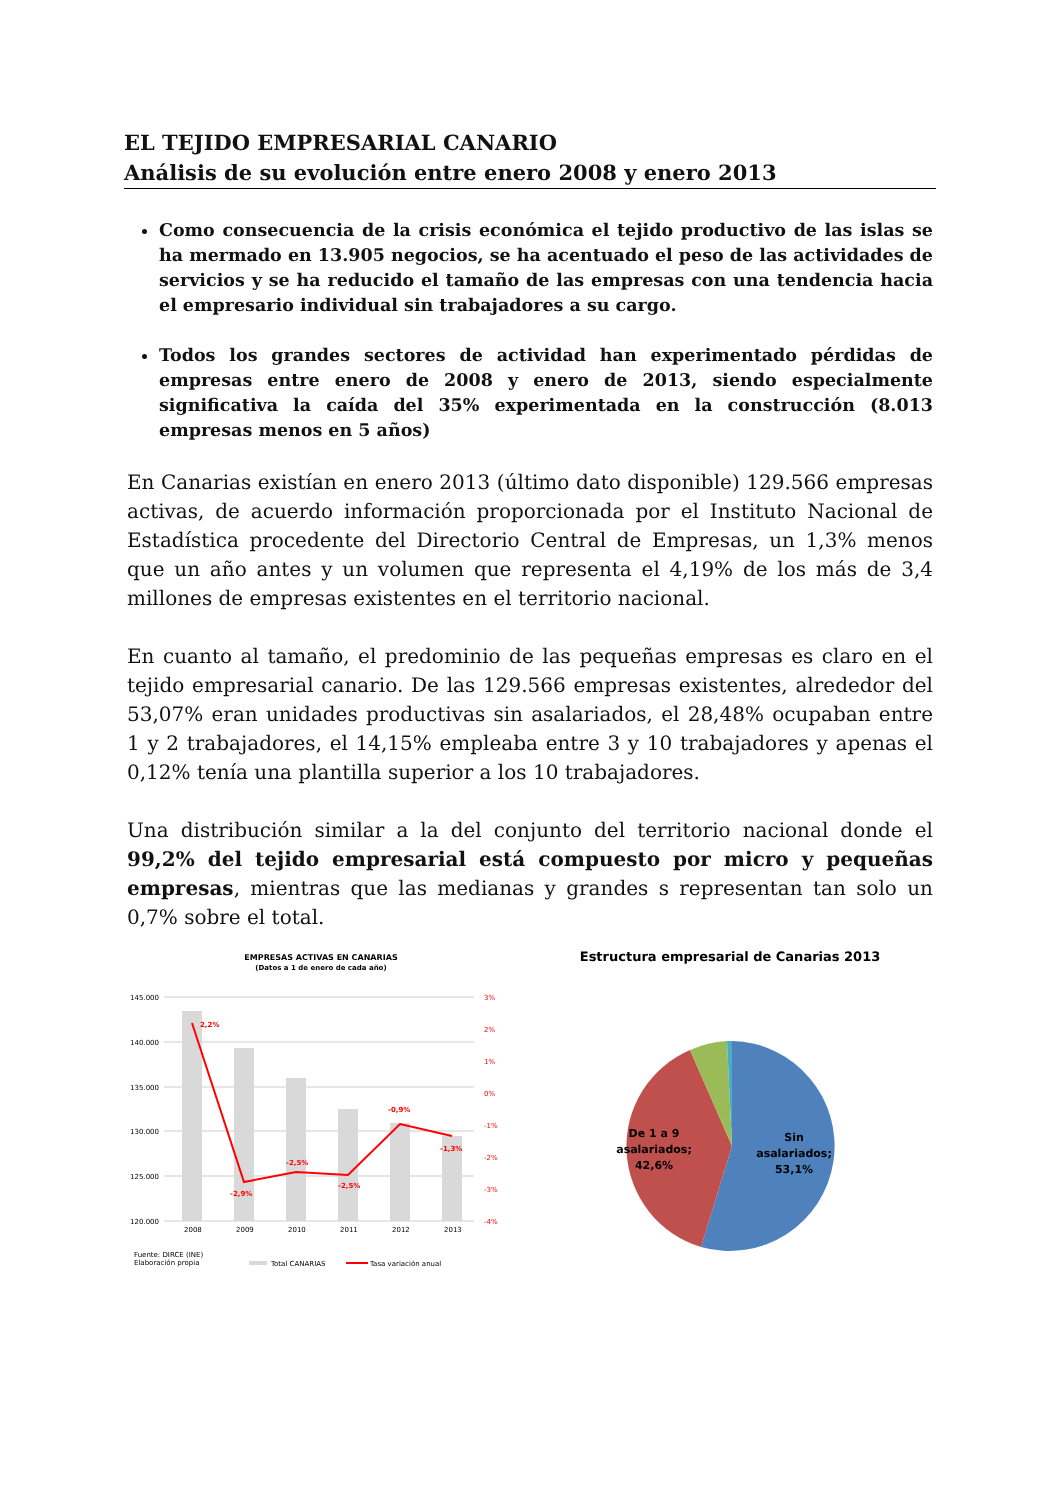EL TEJIDO EMPRESARIAL CANARIO
Análisis de su evolución entre enero 2008 y enero 2013
Como consecuencia de la crisis económica el tejido productivo de las islas se ha mermado en 13.905 negocios, se ha acentuado el peso de las actividades de servicios y se ha reducido el tamaño de las empresas con una tendencia hacia el empresario individual sin trabajadores a su cargo.
Todos los grandes sectores de actividad han experimentado pérdidas de empresas entre enero de 2008 y enero de 2013, siendo especialmente significativa la caída del 35% experimentada en la construcción (8.013 empresas menos en 5 años)
En Canarias existían en enero 2013 (último dato disponible) 129.566 empresas activas, de acuerdo información proporcionada por el Instituto Nacional de Estadística procedente del Directorio Central de Empresas, un 1,3% menos que un año antes y un volumen que representa el 4,19% de los más de 3,4 millones de empresas existentes en el territorio nacional.
En cuanto al tamaño, el predominio de las pequeñas empresas es claro en el tejido empresarial canario. De las 129.566 empresas existentes, alrededor del 53,07% eran unidades productivas sin asalariados, el 28,48% ocupaban entre 1 y 2 trabajadores, el 14,15% empleaba entre 3 y 10 trabajadores y apenas el 0,12% tenía una plantilla superior a los 10 trabajadores.
Una distribución similar a la del conjunto del territorio nacional donde el 99,2% del tejido empresarial está compuesto por micro y pequeñas empresas, mientras que las medianas y grandes s representan tan solo un 0,7% sobre el total.
EMPRESAS ACTIVAS EN CANARIAS
(Datos a 1 de enero de cada año)
145.000
140.000
135.000
130.000
125.000
120.000
2,2%
-2,9%
-2,5%
-2,5%
-0,9%
-1,3%
3%
2%
1%
0%
-1%
-2%
-3%
-4%
2008
2009
2010
2011
2012
2013
Fuente: DIRCE (INE)
Elaboración propia
Total CANARIAS
Tasa variación anual
Estructura empresarial de Canarias 2013
Sin
asalariados;
53,1%
De 1 a 9
asalariados;
42,6%